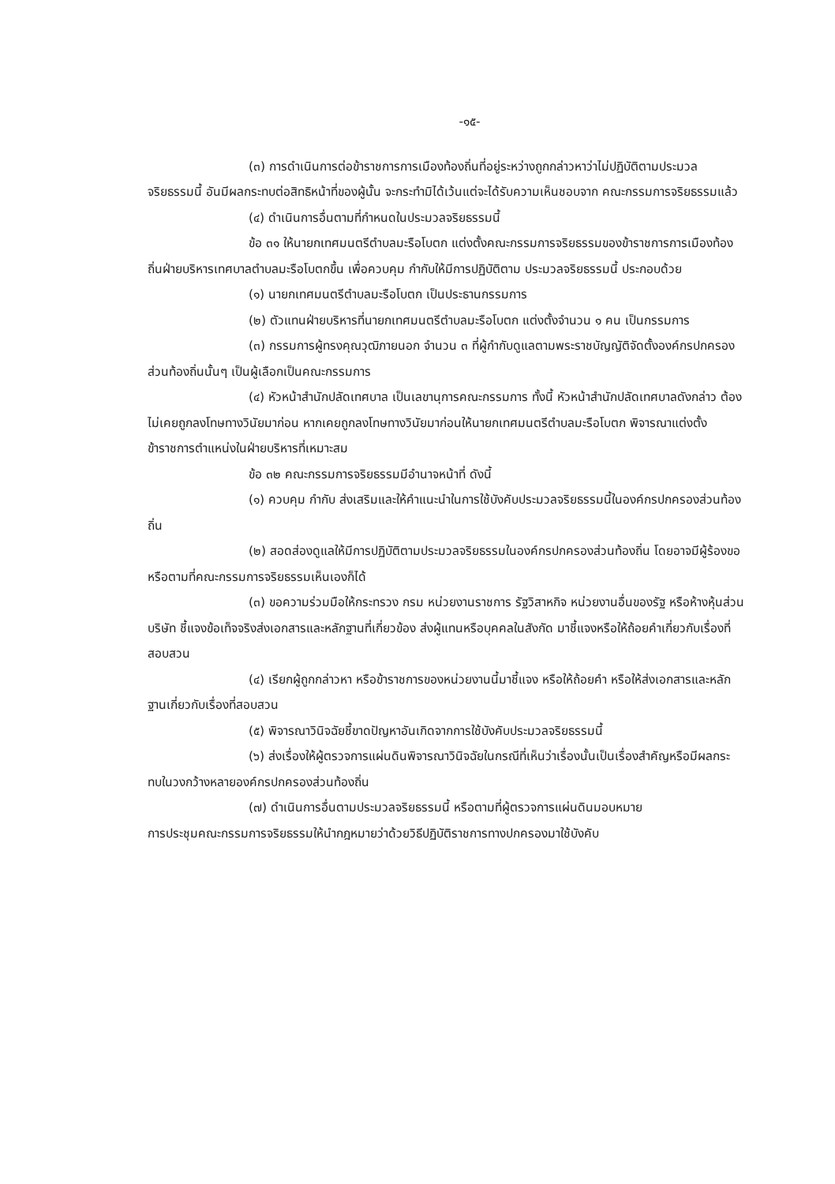-๑๕-
(๓) การดำเนินการต่อข้าราชการการเมืองท้องถิ่นที่อยู่ระหว่างถูกกล่าวหาว่าไม่ปฏิบัติตามประมวลจริยธรรมนี้ อันมีผลกระทบต่อสิทธิหน้าที่ของผู้นั้น จะกระทำมิได้เว้นแต่จะได้รับความเห็นชอบจาก คณะกรรมการจริยธรรมแล้ว
(๔) ดำเนินการอื่นตามที่กำหนดในประมวลจริยธรรมนี้
ข้อ ๓๑ ให้นายกเทศมนตรีตำบลมะรือโบตก แต่งตั้งคณะกรรมการจริยธรรมของข้าราชการการเมืองท้องถิ่นฝ่ายบริหารเทศบาลตำบลมะรือโบตกขึ้น เพื่อควบคุม กำกับให้มีการปฏิบัติตาม ประมวลจริยธรรมนี้ ประกอบด้วย
(๑) นายกเทศมนตรีตำบลมะรือโบตก เป็นประธานกรรมการ
(๒) ตัวแทนฝ่ายบริหารที่นายกเทศมนตรีตำบลมะรือโบตก แต่งตั้งจำนวน ๑ คน เป็นกรรมการ
(๓) กรรมการผู้ทรงคุณวุฒิภายนอก จำนวน ๓ ที่ผู้กำกับดูแลตามพระราชบัญญัติจัดตั้งองค์กรปกครองส่วนท้องถิ่นนั้นๆ เป็นผู้เลือกเป็นคณะกรรมการ
(๔) หัวหน้าสำนักปลัดเทศบาล เป็นเลขานุการคณะกรรมการ ทั้งนี้ หัวหน้าสำนักปลัดเทศบาลดังกล่าว ต้องไม่เคยถูกลงโทษทางวินัยมาก่อน หากเคยถูกลงโทษทางวินัยมาก่อนให้นายกเทศมนตรีตำบลมะรือโบตก พิจารณาแต่งตั้งข้าราชการตำแหน่งในฝ่ายบริหารที่เหมาะสม
ข้อ ๓๒ คณะกรรมการจริยธรรมมีอำนาจหน้าที่ ดังนี้
(๑) ควบคุม กำกับ ส่งเสริมและให้คำแนะนำในการใช้บังคับประมวลจริยธรรมนี้ในองค์กรปกครองส่วนท้องถิ่น
(๒) สอดส่องดูแลให้มีการปฏิบัติตามประมวลจริยธรรมในองค์กรปกครองส่วนท้องถิ่น โดยอาจมีผู้ร้องขอหรือตามที่คณะกรรมการจริยธรรมเห็นเองก็ได้
(๓) ขอความร่วมมือให้กระทรวง กรม หน่วยงานราชการ รัฐวิสาหกิจ หน่วยงานอื่นของรัฐ หรือห้างหุ้นส่วนบริษัท ชี้แจงข้อเท็จจริงส่งเอกสารและหลักฐานที่เกี่ยวข้อง ส่งผู้แทนหรือบุคคลในสังกัด มาชี้แจงหรือให้ถ้อยคำเกี่ยวกับเรื่องที่สอบสวน
(๔) เรียกผู้ถูกกล่าวหา หรือข้าราชการของหน่วยงานนี้มาชี้แจง หรือให้ถ้อยคำ หรือให้ส่งเอกสารและหลักฐานเกี่ยวกับเรื่องที่สอบสวน
(๕) พิจารณาวินิจฉัยชี้ขาดปัญหาอันเกิดจากการใช้บังคับประมวลจริยธรรมนี้
(๖) ส่งเรื่องให้ผู้ตรวจการแผ่นดินพิจารณาวินิจฉัยในกรณีที่เห็นว่าเรื่องนั้นเป็นเรื่องสำคัญหรือมีผลกระทบในวงกว้างหลายองค์กรปกครองส่วนท้องถิ่น
(๗) ดำเนินการอื่นตามประมวลจริยธรรมนี้ หรือตามที่ผู้ตรวจการแผ่นดินมอบหมาย
การประชุมคณะกรรมการจริยธรรมให้นำกฎหมายว่าด้วยวิธีปฏิบัติราชการทางปกครองมาใช้บังคับ